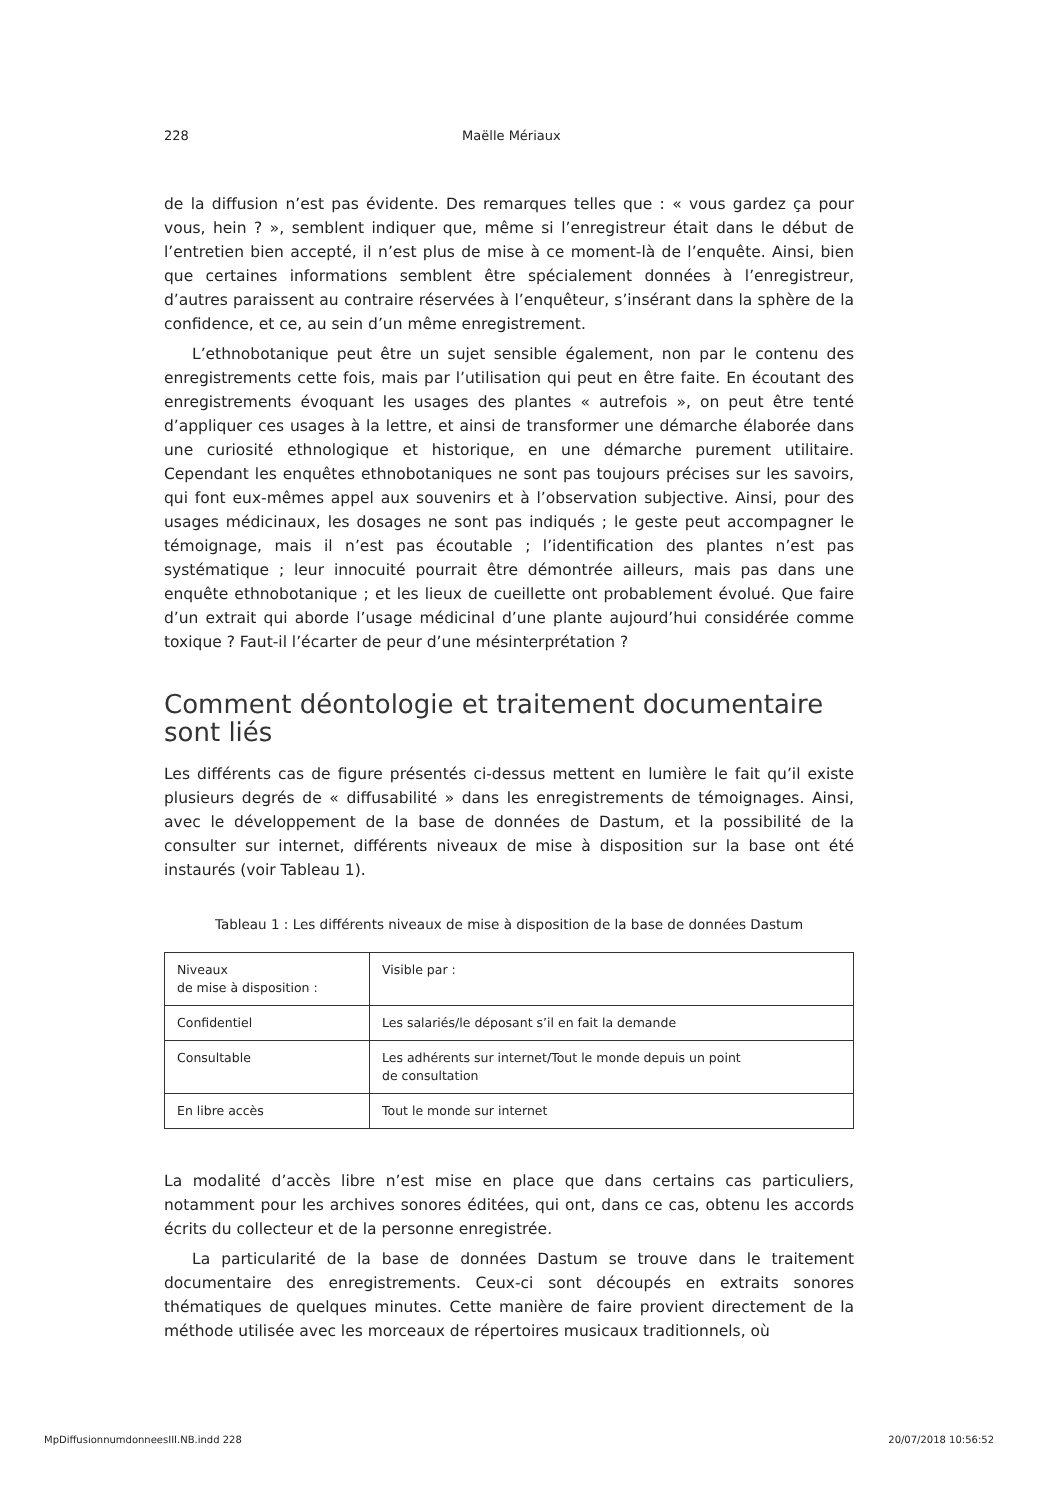228 Maëlle Mériaux
de la diffusion n’est pas évidente. Des remarques telles que : « vous gardez ça pour vous, hein ? », semblent indiquer que, même si l’enregistreur était dans le début de l’entretien bien accepté, il n’est plus de mise à ce moment-là de l’enquête. Ainsi, bien que certaines informations semblent être spécialement données à l’enregistreur, d’autres paraissent au contraire réservées à l’enquêteur, s’insérant dans la sphère de la confidence, et ce, au sein d’un même enregistrement.
L’ethnobotanique peut être un sujet sensible également, non par le contenu des enregistrements cette fois, mais par l’utilisation qui peut en être faite. En écoutant des enregistrements évoquant les usages des plantes « autrefois », on peut être tenté d’appliquer ces usages à la lettre, et ainsi de transformer une démarche élaborée dans une curiosité ethnologique et historique, en une démarche purement utilitaire. Cependant les enquêtes ethnobotaniques ne sont pas toujours précises sur les savoirs, qui font eux-mêmes appel aux souvenirs et à l’observation subjective. Ainsi, pour des usages médicinaux, les dosages ne sont pas indiqués ; le geste peut accompagner le témoignage, mais il n’est pas écoutable ; l’identification des plantes n’est pas systématique ; leur innocuité pourrait être démontrée ailleurs, mais pas dans une enquête ethnobotanique ; et les lieux de cueillette ont probablement évolué. Que faire d’un extrait qui aborde l’usage médicinal d’une plante aujourd’hui considérée comme toxique ? Faut-il l’écarter de peur d’une mésinterprétation ?
Comment déontologie et traitement documentaire sont liés
Les différents cas de figure présentés ci-dessus mettent en lumière le fait qu’il existe plusieurs degrés de « diffusabilité » dans les enregistrements de témoignages. Ainsi, avec le développement de la base de données de Dastum, et la possibilité de la consulter sur internet, différents niveaux de mise à disposition sur la base ont été instaurés (voir Tableau 1).
Tableau 1 : Les différents niveaux de mise à disposition de la base de données Dastum
| Niveaux de mise à disposition : | Visible par : |
| Confidentiel | Les salariés/le déposant s’il en fait la demande |
| Consultable | Les adhérents sur internet/Tout le monde depuis un point de consultation |
| En libre accès | Tout le monde sur internet |
La modalité d’accès libre n’est mise en place que dans certains cas particuliers, notamment pour les archives sonores éditées, qui ont, dans ce cas, obtenu les accords écrits du collecteur et de la personne enregistrée.
La particularité de la base de données Dastum se trouve dans le traitement documentaire des enregistrements. Ceux-ci sont découpés en extraits sonores thématiques de quelques minutes. Cette manière de faire provient directement de la méthode utilisée avec les morceaux de répertoires musicaux traditionnels, où
MpDiffusionnumdonneesIII.NB.indd 228 20/07/2018 10:56:52